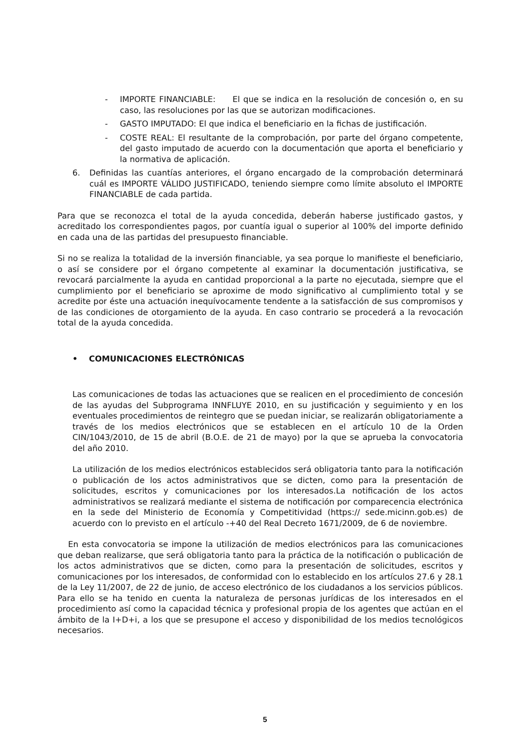- IMPORTE FINANCIABLE: El que se indica en la resolución de concesión o, en su caso, las resoluciones por las que se autorizan modificaciones.
- GASTO IMPUTADO: El que indica el beneficiario en la fichas de justificación.
- COSTE REAL: El resultante de la comprobación, por parte del órgano competente, del gasto imputado de acuerdo con la documentación que aporta el beneficiario y la normativa de aplicación.
6. Definidas las cuantías anteriores, el órgano encargado de la comprobación determinará cuál es IMPORTE VÁLIDO JUSTIFICADO, teniendo siempre como límite absoluto el IMPORTE FINANCIABLE de cada partida.
Para que se reconozca el total de la ayuda concedida, deberán haberse justificado gastos, y acreditado los correspondientes pagos, por cuantía igual o superior al 100% del importe definido en cada una de las partidas del presupuesto financiable.
Si no se realiza la totalidad de la inversión financiable, ya sea porque lo manifieste el beneficiario, o así se considere por el órgano competente al examinar la documentación justificativa, se revocará parcialmente la ayuda en cantidad proporcional a la parte no ejecutada, siempre que el cumplimiento por el beneficiario se aproxime de modo significativo al cumplimiento total y se acredite por éste una actuación inequívocamente tendente a la satisfacción de sus compromisos y de las condiciones de otorgamiento de la ayuda. En caso contrario se procederá a la revocación total de la ayuda concedida.
• COMUNICACIONES ELECTRÓNICAS
Las comunicaciones de todas las actuaciones que se realicen en el procedimiento de concesión de las ayudas del Subprograma INNFLUYE 2010, en su justificación y seguimiento y en los eventuales procedimientos de reintegro que se puedan iniciar, se realizarán obligatoriamente a través de los medios electrónicos que se establecen en el artículo 10 de la Orden CIN/1043/2010, de 15 de abril (B.O.E. de 21 de mayo) por la que se aprueba la convocatoria del año 2010.
La utilización de los medios electrónicos establecidos será obligatoria tanto para la notificación o publicación de los actos administrativos que se dicten, como para la presentación de solicitudes, escritos y comunicaciones por los interesados.La notificación de los actos administrativos se realizará mediante el sistema de notificación por comparecencia electrónica en la sede del Ministerio de Economía y Competitividad (https:// sede.micinn.gob.es) de acuerdo con lo previsto en el artículo -+40 del Real Decreto 1671/2009, de 6 de noviembre.
En esta convocatoria se impone la utilización de medios electrónicos para las comunicaciones que deban realizarse, que será obligatoria tanto para la práctica de la notificación o publicación de los actos administrativos que se dicten, como para la presentación de solicitudes, escritos y comunicaciones por los interesados, de conformidad con lo establecido en los artículos 27.6 y 28.1 de la Ley 11/2007, de 22 de junio, de acceso electrónico de los ciudadanos a los servicios públicos. Para ello se ha tenido en cuenta la naturaleza de personas jurídicas de los interesados en el procedimiento así como la capacidad técnica y profesional propia de los agentes que actúan en el ámbito de la I+D+i, a los que se presupone el acceso y disponibilidad de los medios tecnológicos necesarios.
5